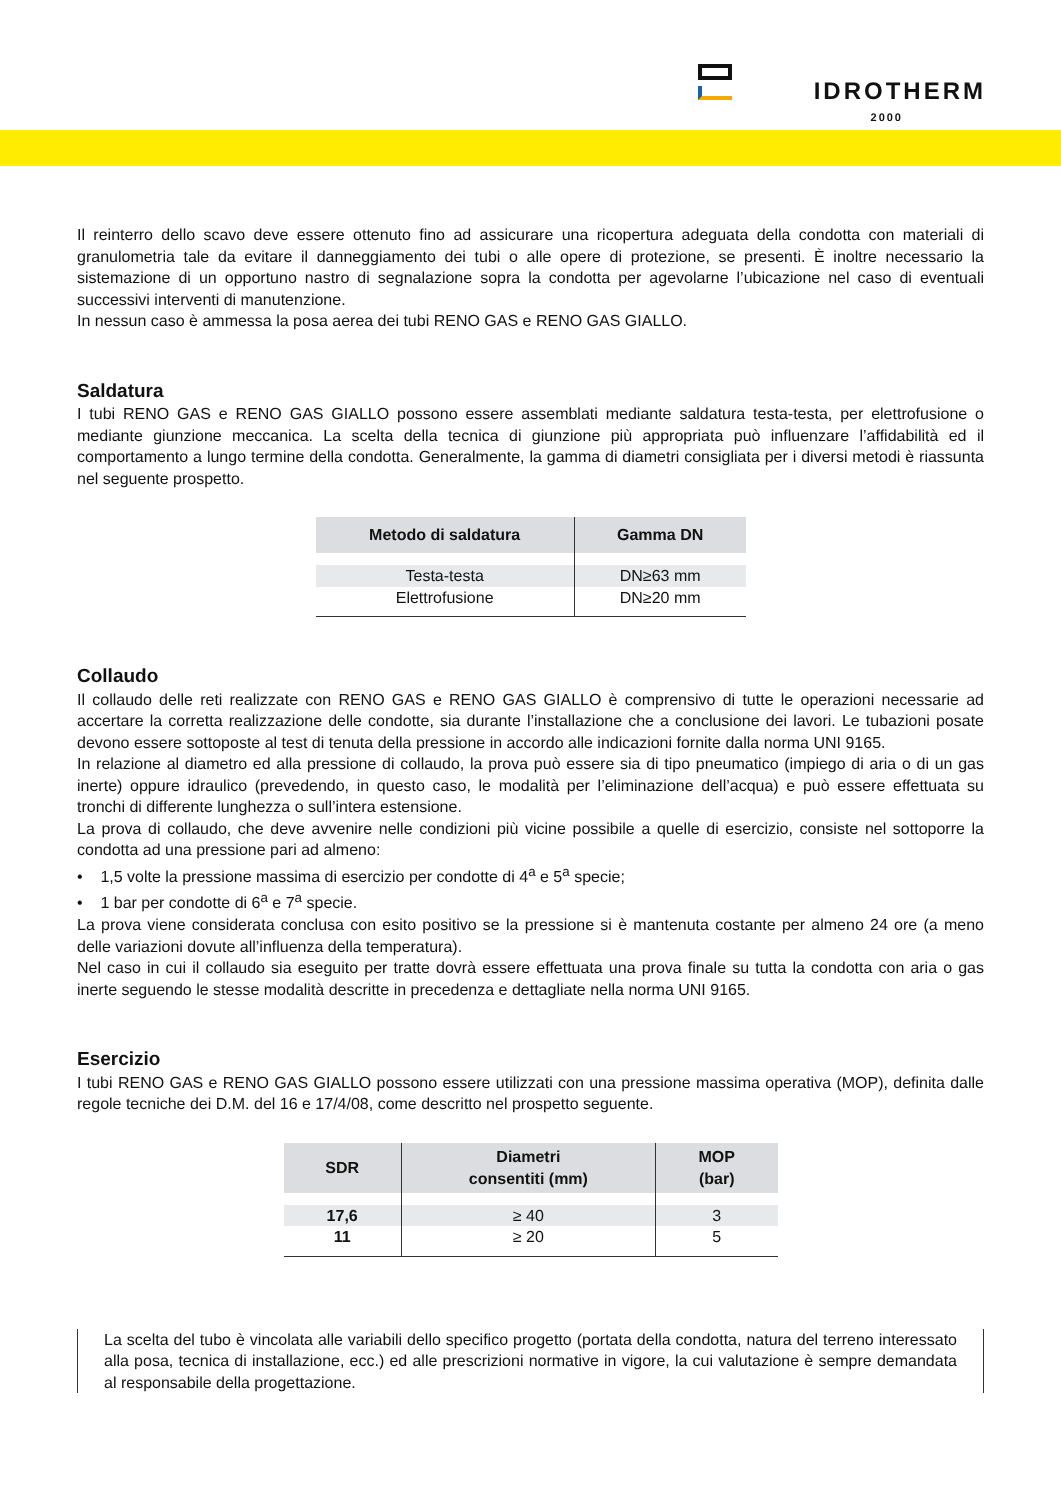IDROTHERM
2000
Il reinterro dello scavo deve essere ottenuto fino ad assicurare una ricopertura adeguata della condotta con materiali di granulometria tale da evitare il danneggiamento dei tubi o alle opere di protezione, se presenti. È inoltre necessario la sistemazione di un opportuno nastro di segnalazione sopra la condotta per agevolarne l’ubicazione nel caso di eventuali successivi interventi di manutenzione.
In nessun caso è ammessa la posa aerea dei tubi RENO GAS e RENO GAS GIALLO.
Saldatura
I tubi RENO GAS e RENO GAS GIALLO possono essere assemblati mediante saldatura testa-testa, per elettrofusione o mediante giunzione meccanica. La scelta della tecnica di giunzione più appropriata può influenzare l’affidabilità ed il comportamento a lungo termine della condotta. Generalmente, la gamma di diametri consigliata per i diversi metodi è riassunta nel seguente prospetto.
| Metodo di saldatura | Gamma DN |
| --- | --- |
| Testa-testa | DN≥63 mm |
| Elettrofusione | DN≥20 mm |
Collaudo
Il collaudo delle reti realizzate con RENO GAS e RENO GAS GIALLO è comprensivo di tutte le operazioni necessarie ad accertare la corretta realizzazione delle condotte, sia durante l’installazione che a conclusione dei lavori. Le tubazioni posate devono essere sottoposte al test di tenuta della pressione in accordo alle indicazioni fornite dalla norma UNI 9165.
In relazione al diametro ed alla pressione di collaudo, la prova può essere sia di tipo pneumatico (impiego di aria o di un gas inerte) oppure idraulico (prevedendo, in questo caso, le modalità per l’eliminazione dell’acqua) e può essere effettuata su tronchi di differente lunghezza o sull’intera estensione.
La prova di collaudo, che deve avvenire nelle condizioni più vicine possibile a quelle di esercizio, consiste nel sottoporre la condotta ad una pressione pari ad almeno:
• 1,5 volte la pressione massima di esercizio per condotte di 4<sup>a</sup> e 5<sup>a</sup> specie;
• 1 bar per condotte di 6<sup>a</sup> e 7<sup>a</sup> specie.
La prova viene considerata conclusa con esito positivo se la pressione si è mantenuta costante per almeno 24 ore (a meno delle variazioni dovute all’influenza della temperatura).
Nel caso in cui il collaudo sia eseguito per tratte dovrà essere effettuata una prova finale su tutta la condotta con aria o gas inerte seguendo le stesse modalità descritte in precedenza e dettagliate nella norma UNI 9165.
Esercizio
I tubi RENO GAS e RENO GAS GIALLO possono essere utilizzati con una pressione massima operativa (MOP), definita dalle regole tecniche dei D.M. del 16 e 17/4/08, come descritto nel prospetto seguente.
| SDR | Diametri consentiti (mm) | MOP (bar) |
| --- | --- | --- |
| 17,6 | ≥ 40 | 3 |
| 11 | ≥ 20 | 5 |
La scelta del tubo è vincolata alle variabili dello specifico progetto (portata della condotta, natura del terreno interessato alla posa, tecnica di installazione, ecc.) ed alle prescrizioni normative in vigore, la cui valutazione è sempre demandata al responsabile della progettazione.